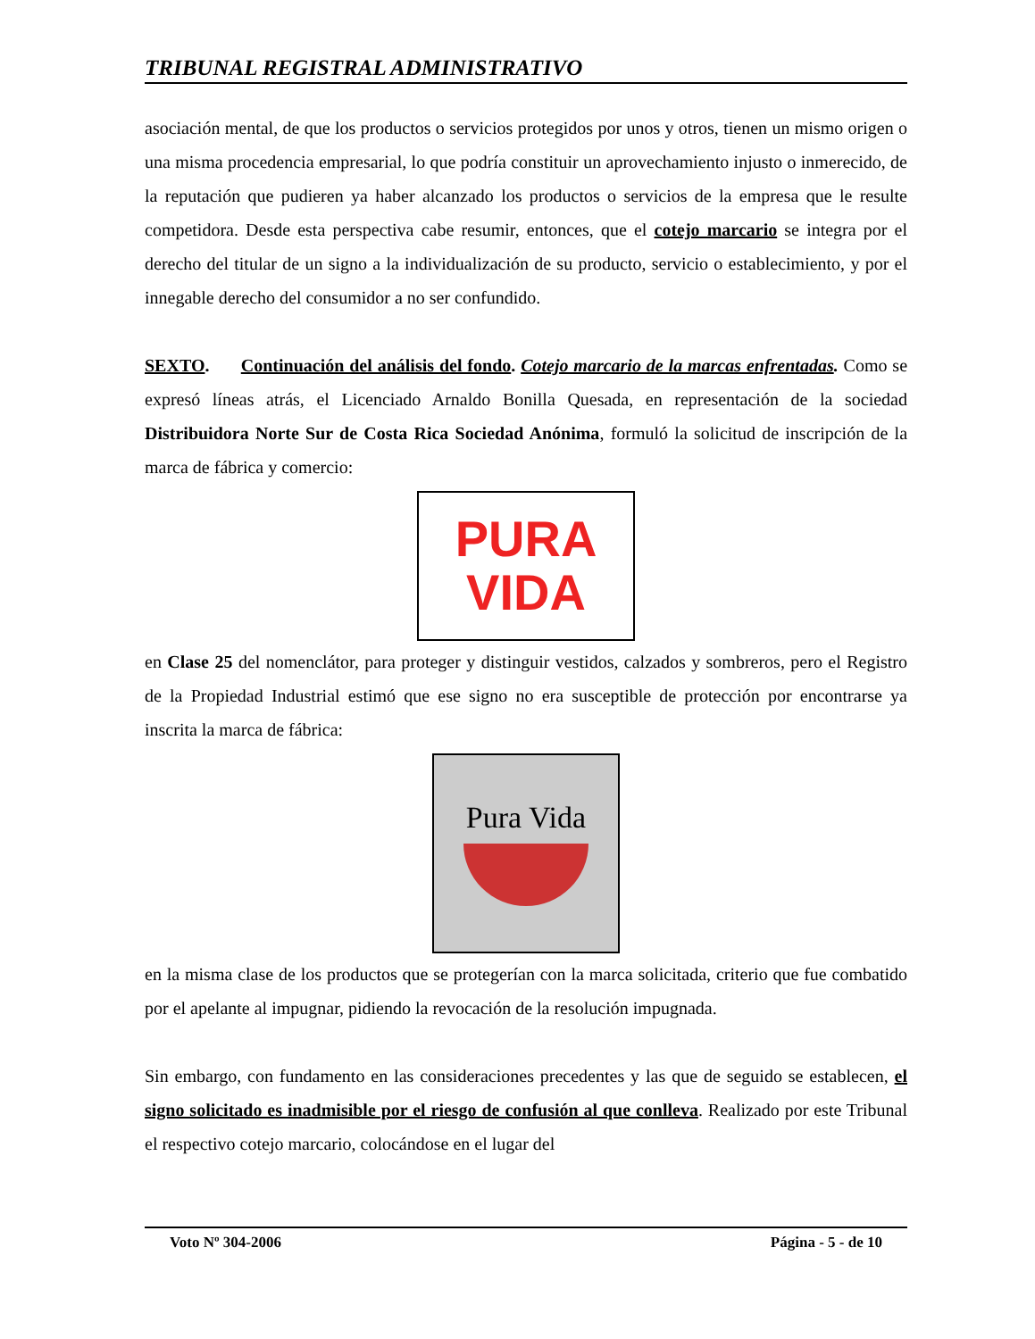TRIBUNAL REGISTRAL ADMINISTRATIVO
asociación mental, de que los productos o servicios protegidos por unos y otros, tienen un mismo origen o una misma procedencia empresarial, lo que podría constituir un aprovechamiento injusto o inmerecido, de la reputación que pudieren ya haber alcanzado los productos o servicios de la empresa que le resulte competidora. Desde esta perspectiva cabe resumir, entonces, que el cotejo marcario se integra por el derecho del titular de un signo a la individualización de su producto, servicio o establecimiento, y por el innegable derecho del consumidor a no ser confundido.
SEXTO. Continuación del análisis del fondo. Cotejo marcario de la marcas enfrentadas. Como se expresó líneas atrás, el Licenciado Arnaldo Bonilla Quesada, en representación de la sociedad Distribuidora Norte Sur de Costa Rica Sociedad Anónima, formuló la solicitud de inscripción de la marca de fábrica y comercio:
PURA
VIDA
en Clase 25 del nomenclátor, para proteger y distinguir vestidos, calzados y sombreros, pero el Registro de la Propiedad Industrial estimó que ese signo no era susceptible de protección por encontrarse ya inscrita la marca de fábrica:
Pura Vida
en la misma clase de los productos que se protegerían con la marca solicitada, criterio que fue combatido por el apelante al impugnar, pidiendo la revocación de la resolución impugnada.
Sin embargo, con fundamento en las consideraciones precedentes y las que de seguido se establecen, el signo solicitado es inadmisible por el riesgo de confusión al que conlleva. Realizado por este Tribunal el respectivo cotejo marcario, colocándose en el lugar del
Voto Nº 304-2006 Página - 5 - de 10